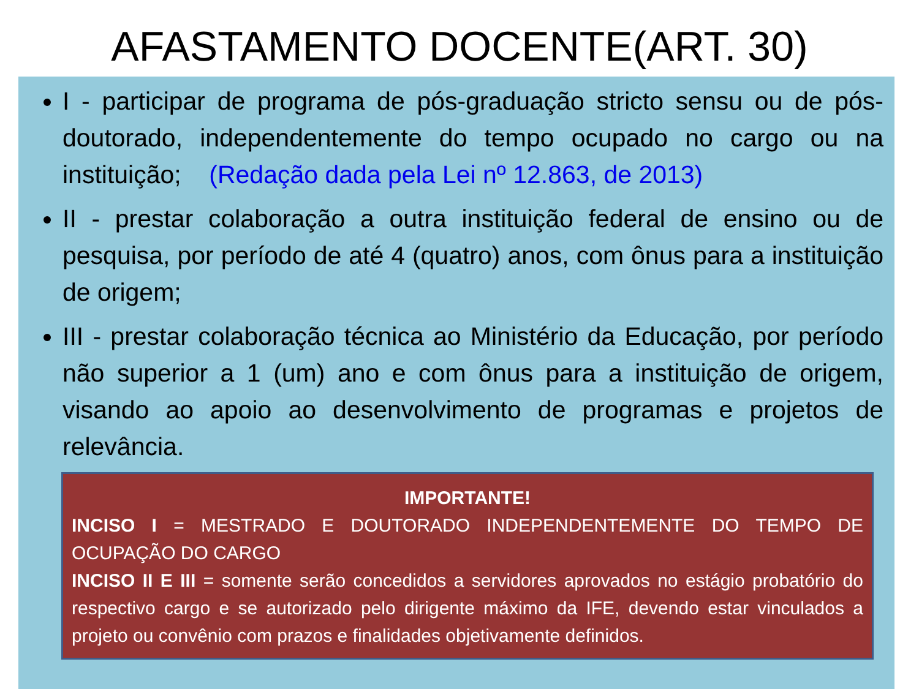AFASTAMENTO DOCENTE(ART. 30)
I - participar de programa de pós-graduação stricto sensu ou de pós-doutorado, independentemente do tempo ocupado no cargo ou na instituição; (Redação dada pela Lei nº 12.863, de 2013)
II - prestar colaboração a outra instituição federal de ensino ou de pesquisa, por período de até 4 (quatro) anos, com ônus para a instituição de origem;
III - prestar colaboração técnica ao Ministério da Educação, por período não superior a 1 (um) ano e com ônus para a instituição de origem, visando ao apoio ao desenvolvimento de programas e projetos de relevância.
IMPORTANTE!
INCISO I = MESTRADO E DOUTORADO INDEPENDENTEMENTE DO TEMPO DE OCUPAÇÃO DO CARGO
INCISO II E III = somente serão concedidos a servidores aprovados no estágio probatório do respectivo cargo e se autorizado pelo dirigente máximo da IFE, devendo estar vinculados a projeto ou convênio com prazos e finalidades objetivamente definidos.